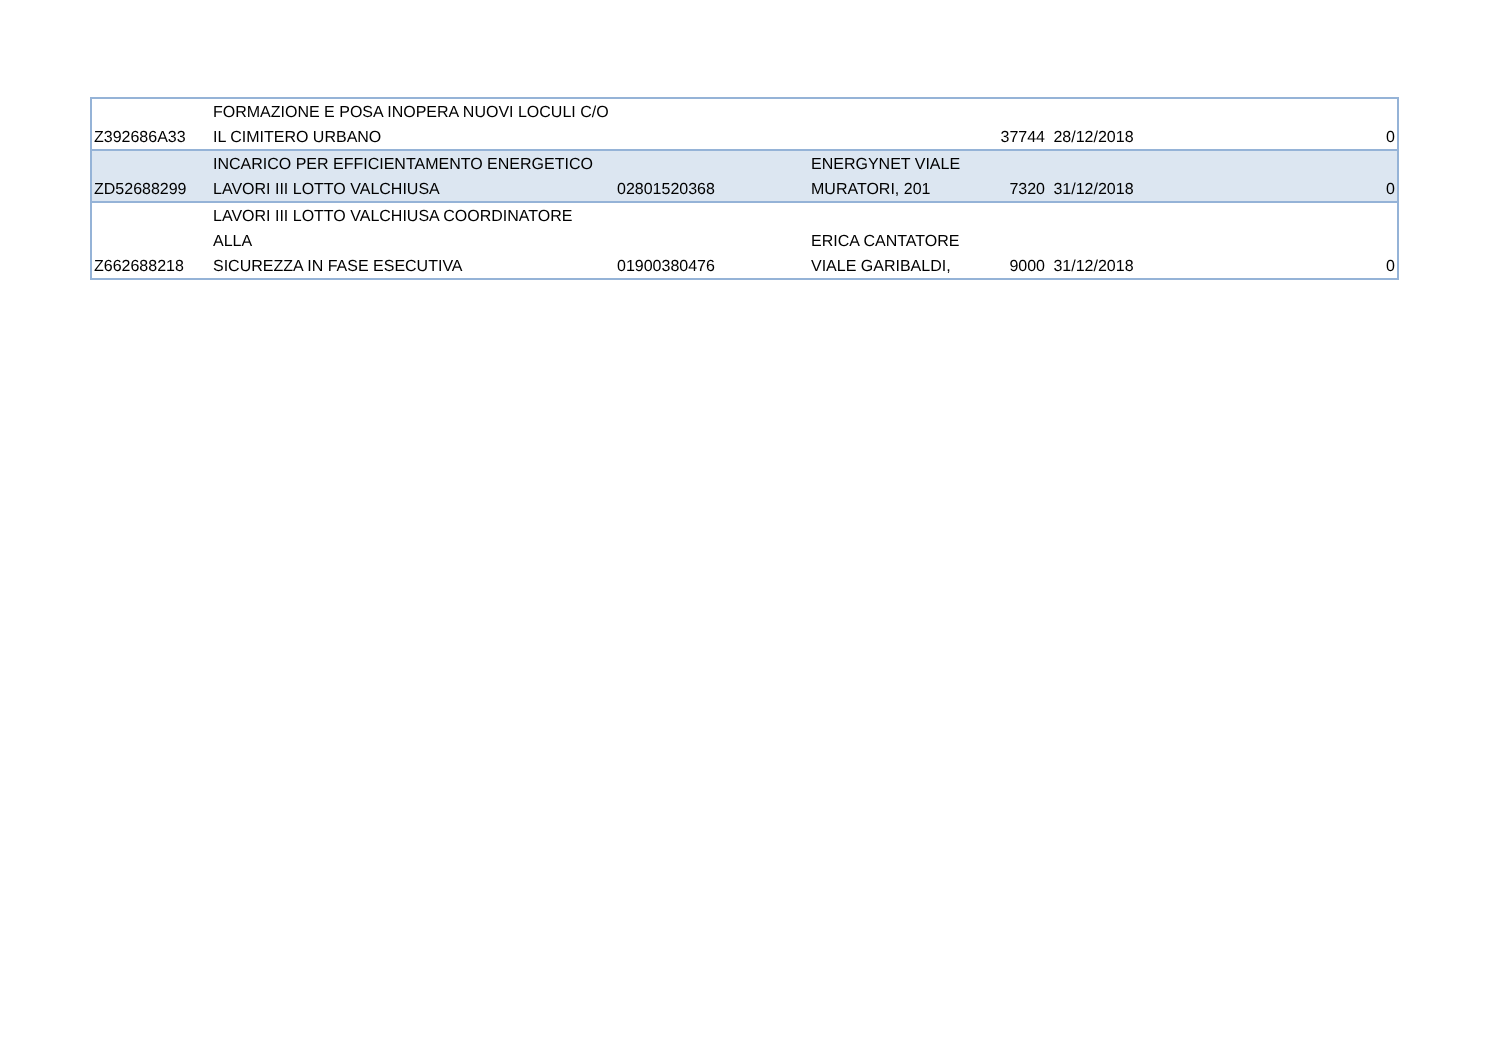| Z392686A33 | FORMAZIONE E POSA INOPERA NUOVI LOCULI C/O IL CIMITERO URBANO | | | 37744 | 28/12/2018 | 0 |
| ZD52688299 | INCARICO PER EFFICIENTAMENTO ENERGETICO LAVORI III LOTTO VALCHIUSA | 02801520368 | ENERGYNET VIALE MURATORI, 201 | 7320 | 31/12/2018 | 0 |
| Z662688218 | LAVORI III LOTTO VALCHIUSA COORDINATORE ALLA SICUREZZA IN FASE ESECUTIVA | 01900380476 | ERICA CANTATORE VIALE GARIBALDI, | 9000 | 31/12/2018 | 0 |